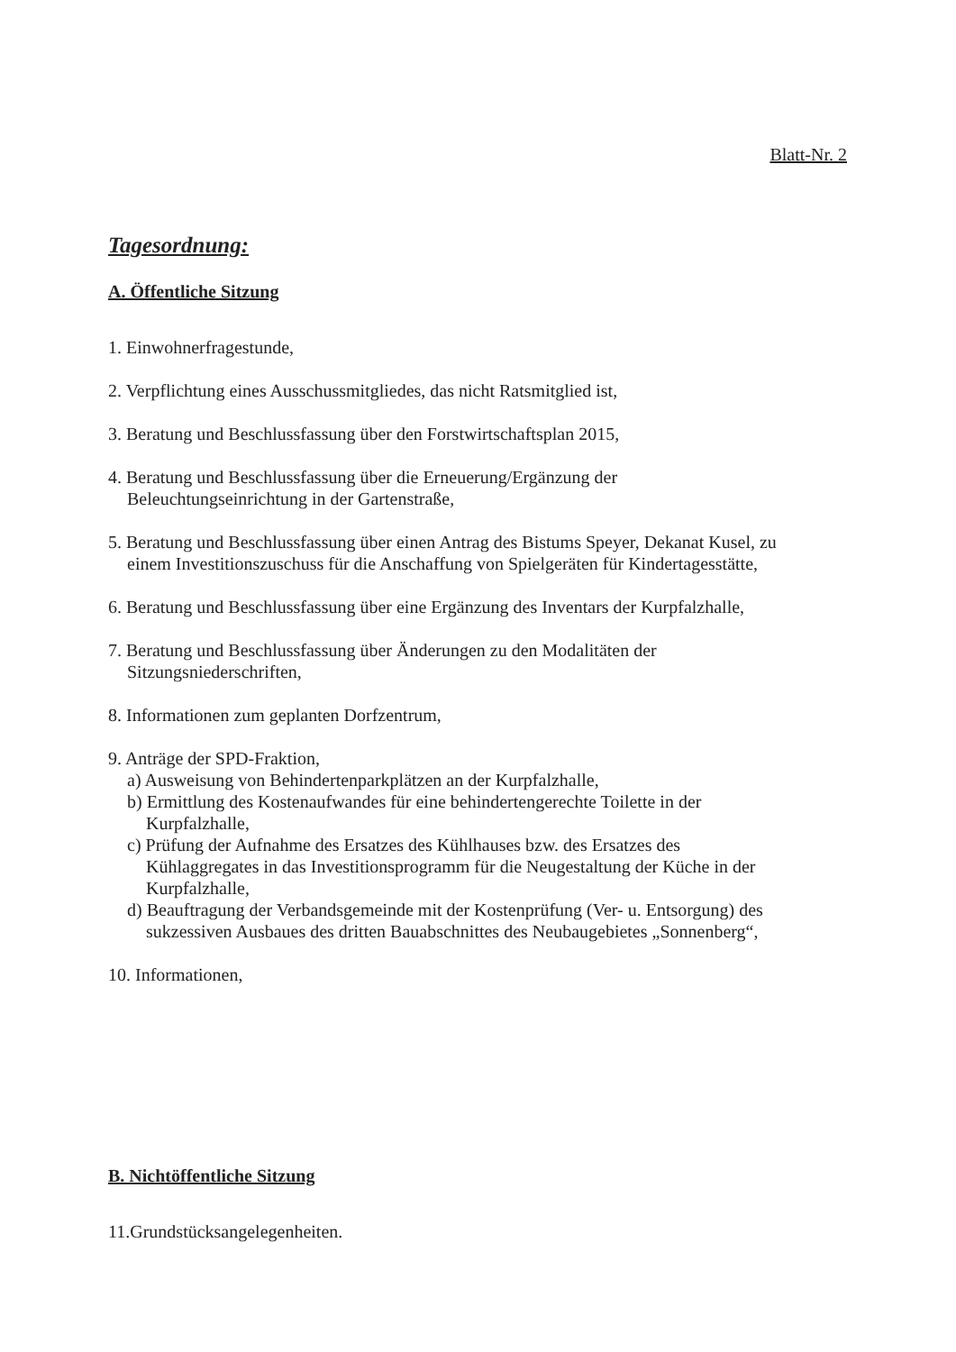Blatt-Nr. 2
Tagesordnung:
A. Öffentliche Sitzung
1. Einwohnerfragestunde,
2. Verpflichtung eines Ausschussmitgliedes, das nicht Ratsmitglied ist,
3. Beratung und Beschlussfassung über den Forstwirtschaftsplan 2015,
4. Beratung und Beschlussfassung über die Erneuerung/Ergänzung der
Beleuchtungseinrichtung in der Gartenstraße,
5. Beratung und Beschlussfassung über einen Antrag des Bistums Speyer, Dekanat Kusel, zu
einem Investitionszuschuss für die Anschaffung von Spielgeräten für Kindertagesstätte,
6. Beratung und Beschlussfassung über eine Ergänzung des Inventars der Kurpfalzhalle,
7. Beratung und Beschlussfassung über Änderungen zu den Modalitäten der
Sitzungsniederschriften,
8. Informationen zum geplanten Dorfzentrum,
9. Anträge der SPD-Fraktion,
a) Ausweisung von Behindertenparkplätzen an der Kurpfalzhalle,
b) Ermittlung des Kostenaufwandes für eine behindertengerechte Toilette in der
Kurpfalzhalle,
c) Prüfung der Aufnahme des Ersatzes des Kühlhauses bzw. des Ersatzes des
Kühlaggregates in das Investitionsprogramm für die Neugestaltung der Küche in der
Kurpfalzhalle,
d) Beauftragung der Verbandsgemeinde mit der Kostenprüfung (Ver- u. Entsorgung) des
sukzessiven Ausbaues des dritten Bauabschnittes des Neubaugebietes „Sonnenberg“,
10. Informationen,
B. Nichtöffentliche Sitzung
11.Grundstücksangelegenheiten.